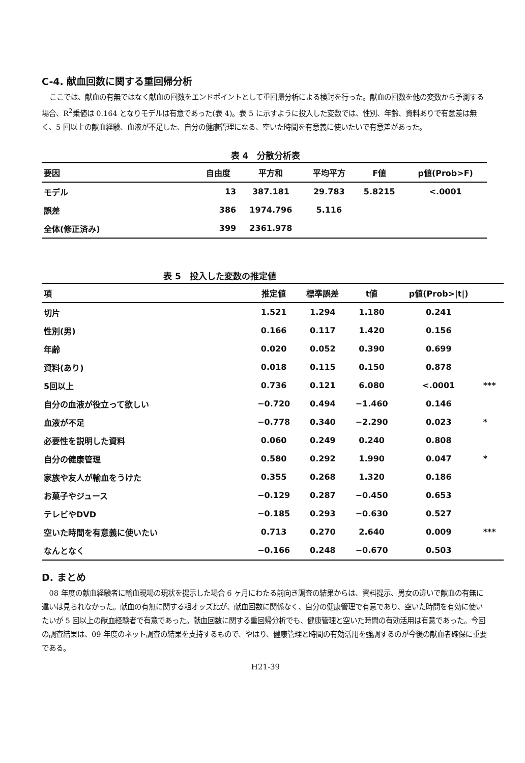C-4. 献血回数に関する重回帰分析
ここでは、献血の有無ではなく献血の回数をエンドポイントとして重回帰分析による検討を行った。献血の回数を他の変数から予測する場合、R<sup>2</sup>乗値は 0.164 となりモデルは有意であった(表 4)。表 5 に示すように投入した変数では、性別、年齢、資料ありで有意差は無く、5 回以上の献血経験、血液が不足した、自分の健康管理になる、空いた時間を有意義に使いたいで有意差があった。
表 4　分散分析表
| 要因 | 自由度 | 平方和 | 平均平方 | F値 | p値(Prob>F) |
| --- | --- | --- | --- | --- | --- |
| モデル | 13 | 387.181 | 29.783 | 5.8215 | <.0001 |
| 誤差 | 386 | 1974.796 | 5.116 | | |
| 全体(修正済み) | 399 | 2361.978 | | | |
表 5　投入した変数の推定値
| 項 | 推定値 | 標準誤差 | t値 | p値(Prob>/t/) | |
| --- | --- | --- | --- | --- | --- |
| 切片 | 1.521 | 1.294 | 1.180 | 0.241 | |
| 性別(男) | 0.166 | 0.117 | 1.420 | 0.156 | |
| 年齢 | 0.020 | 0.052 | 0.390 | 0.699 | |
| 資料(あり) | 0.018 | 0.115 | 0.150 | 0.878 | |
| 5回以上 | 0.736 | 0.121 | 6.080 | <.0001 | *** |
| 自分の血液が役立って欲しい | −0.720 | 0.494 | −1.460 | 0.146 | |
| 血液が不足 | −0.778 | 0.340 | −2.290 | 0.023 | * |
| 必要性を説明した資料 | 0.060 | 0.249 | 0.240 | 0.808 | |
| 自分の健康管理 | 0.580 | 0.292 | 1.990 | 0.047 | * |
| 家族や友人が輸血をうけた | 0.355 | 0.268 | 1.320 | 0.186 | |
| お菓子やジュース | −0.129 | 0.287 | −0.450 | 0.653 | |
| テレビやDVD | −0.185 | 0.293 | −0.630 | 0.527 | |
| 空いた時間を有意義に使いたい | 0.713 | 0.270 | 2.640 | 0.009 | *** |
| なんとなく | −0.166 | 0.248 | −0.670 | 0.503 | |
D. まとめ
08 年度の献血経験者に輸血現場の現状を提示した場合 6 ヶ月にわたる前向き調査の結果からは、資料提示、男女の違いで献血の有無に違いは見られなかった。献血の有無に関する粗オッズ比が、献血回数に関係なく、自分の健康管理で有意であり、空いた時間を有効に使いたいが 5 回以上の献血経験者で有意であった。献血回数に関する重回帰分析でも、健康管理と空いた時間の有効活用は有意であった。今回の調査結果は、09 年度のネット調査の結果を支持するもので、やはり、健康管理と時間の有効活用を強調するのが今後の献血者確保に重要である。
H21-39